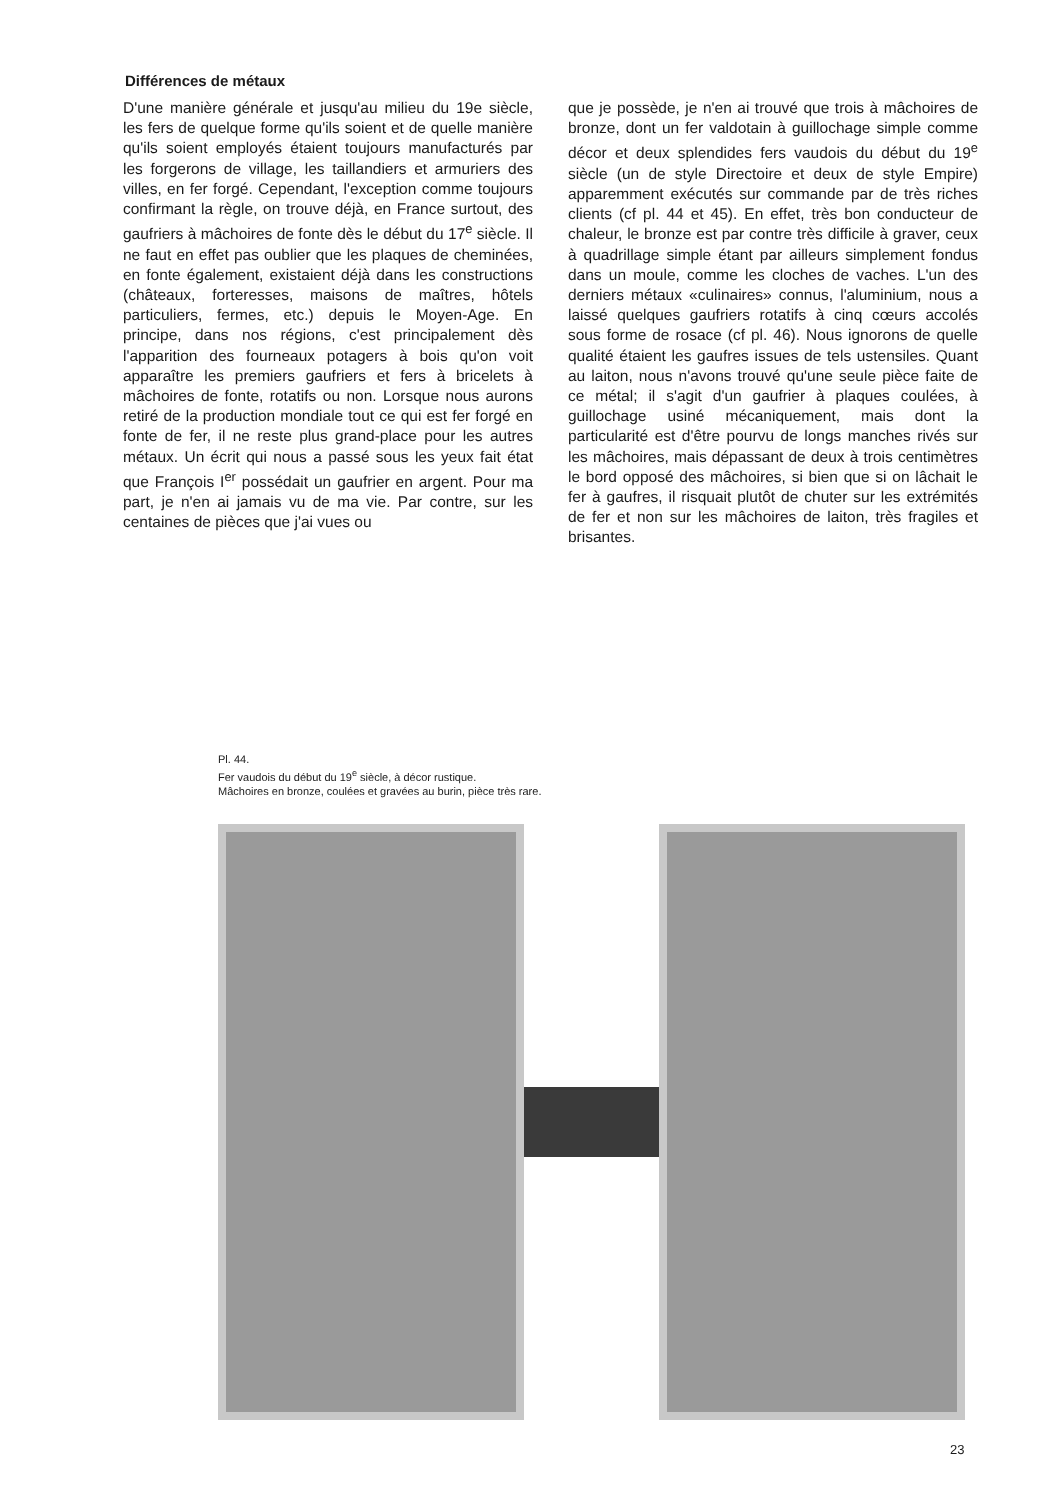Différences de métaux
D'une manière générale et jusqu'au milieu du 19e siècle, les fers de quelque forme qu'ils soient et de quelle manière qu'ils soient employés étaient toujours manufacturés par les forgerons de village, les taillandiers et armuriers des villes, en fer forgé. Cependant, l'exception comme toujours confirmant la règle, on trouve déjà, en France surtout, des gaufriers à mâchoires de fonte dès le début du 17<sup>e</sup> siècle. Il ne faut en effet pas oublier que les plaques de cheminées, en fonte également, existaient déjà dans les constructions (châteaux, forteresses, maisons de maîtres, hôtels particuliers, fermes, etc.) depuis le Moyen-Age. En principe, dans nos régions, c'est principalement dès l'apparition des fourneaux potagers à bois qu'on voit apparaître les premiers gaufriers et fers à bricelets à mâchoires de fonte, rotatifs ou non. Lorsque nous aurons retiré de la production mondiale tout ce qui est fer forgé en fonte de fer, il ne reste plus grand-place pour les autres métaux. Un écrit qui nous a passé sous les yeux fait état que François I<sup>er</sup> possédait un gaufrier en argent. Pour ma part, je n'en ai jamais vu de ma vie. Par contre, sur les centaines de pièces que j'ai vues ou
que je possède, je n'en ai trouvé que trois à mâchoires de bronze, dont un fer valdotain à guillochage simple comme décor et deux splendides fers vaudois du début du 19<sup>e</sup> siècle (un de style Directoire et deux de style Empire) apparemment exécutés sur commande par de très riches clients (cf pl. 44 et 45). En effet, très bon conducteur de chaleur, le bronze est par contre très difficile à graver, ceux à quadrillage simple étant par ailleurs simplement fondus dans un moule, comme les cloches de vaches. L'un des derniers métaux «culinaires» connus, l'aluminium, nous a laissé quelques gaufriers rotatifs à cinq cœurs accolés sous forme de rosace (cf pl. 46). Nous ignorons de quelle qualité étaient les gaufres issues de tels ustensiles. Quant au laiton, nous n'avons trouvé qu'une seule pièce faite de ce métal; il s'agit d'un gaufrier à plaques coulées, à guillochage usiné mécaniquement, mais dont la particularité est d'être pourvu de longs manches rivés sur les mâchoires, mais dépassant de deux à trois centimètres le bord opposé des mâchoires, si bien que si on lâchait le fer à gaufres, il risquait plutôt de chuter sur les extrémités de fer et non sur les mâchoires de laiton, très fragiles et brisantes.
Pl. 44.
Fer vaudois du début du 19<sup>e</sup> siècle, à décor rustique.
Mâchoires en bronze, coulées et gravées au burin, pièce très rare.
23